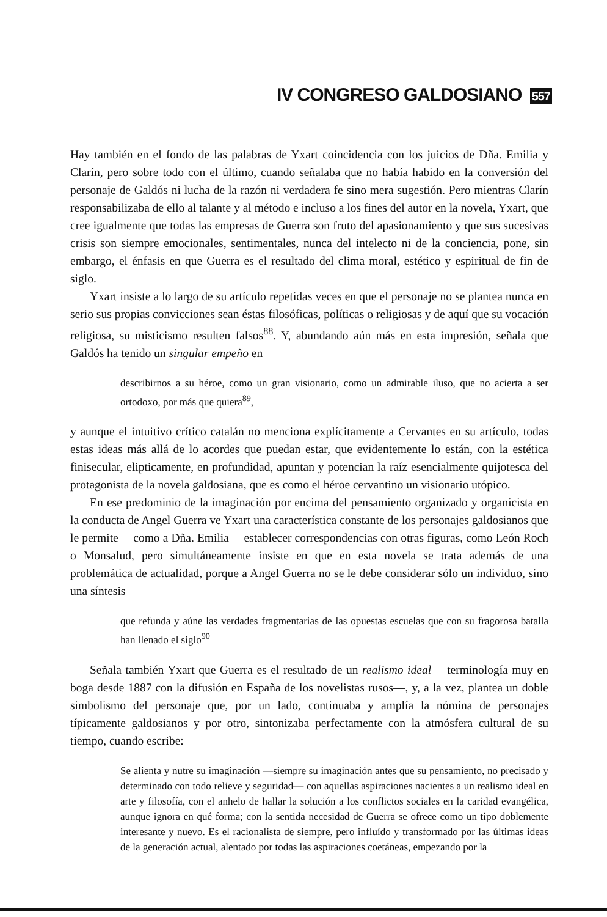IV CONGRESO GALDOSIANO 557
Hay también en el fondo de las palabras de Yxart coincidencia con los juicios de Dña. Emilia y Clarín, pero sobre todo con el último, cuando señalaba que no había habido en la conversión del personaje de Galdós ni lucha de la razón ni verdadera fe sino mera sugestión. Pero mientras Clarín responsabilizaba de ello al talante y al método e incluso a los fines del autor en la novela, Yxart, que cree igualmente que todas las empresas de Guerra son fruto del apasionamiento y que sus sucesivas crisis son siempre emocionales, sentimentales, nunca del intelecto ni de la conciencia, pone, sin embargo, el énfasis en que Guerra es el resultado del clima moral, estético y espiritual de fin de siglo.
Yxart insiste a lo largo de su artículo repetidas veces en que el personaje no se plantea nunca en serio sus propias convicciones sean éstas filosóficas, políticas o religiosas y de aquí que su vocación religiosa, su misticismo resulten falsos<sup>88</sup>. Y, abundando aún más en esta impresión, señala que Galdós ha tenido un singular empeño en
describirnos a su héroe, como un gran visionario, como un admirable iluso, que no acierta a ser ortodoxo, por más que quiera<sup>89</sup>,
y aunque el intuitivo crítico catalán no menciona explícitamente a Cervantes en su artículo, todas estas ideas más allá de lo acordes que puedan estar, que evidentemente lo están, con la estética finisecular, elipticamente, en profundidad, apuntan y potencian la raíz esencialmente quijotesca del protagonista de la novela galdosiana, que es como el héroe cervantino un visionario utópico.
En ese predominio de la imaginación por encima del pensamiento organizado y organicista en la conducta de Angel Guerra ve Yxart una característica constante de los personajes galdosianos que le permite —como a Dña. Emilia— establecer correspondencias con otras figuras, como León Roch o Monsalud, pero simultáneamente insiste en que en esta novela se trata además de una problemática de actualidad, porque a Angel Guerra no se le debe considerar sólo un individuo, sino una síntesis
que refunda y aúne las verdades fragmentarias de las opuestas escuelas que con su fragorosa batalla han llenado el siglo<sup>90</sup>
Señala también Yxart que Guerra es el resultado de un realismo ideal —terminología muy en boga desde 1887 con la difusión en España de los novelistas rusos—, y, a la vez, plantea un doble simbolismo del personaje que, por un lado, continuaba y amplía la nómina de personajes típicamente galdosianos y por otro, sintonizaba perfectamente con la atmósfera cultural de su tiempo, cuando escribe:
Se alienta y nutre su imaginación —siempre su imaginación antes que su pensamiento, no precisado y determinado con todo relieve y seguridad— con aquellas aspiraciones nacientes a un realismo ideal en arte y filosofía, con el anhelo de hallar la solución a los conflictos sociales en la caridad evangélica, aunque ignora en qué forma; con la sentida necesidad de Guerra se ofrece como un tipo doblemente interesante y nuevo. Es el racionalista de siempre, pero influído y transformado por las últimas ideas de la generación actual, alentado por todas las aspiraciones coetáneas, empezando por la